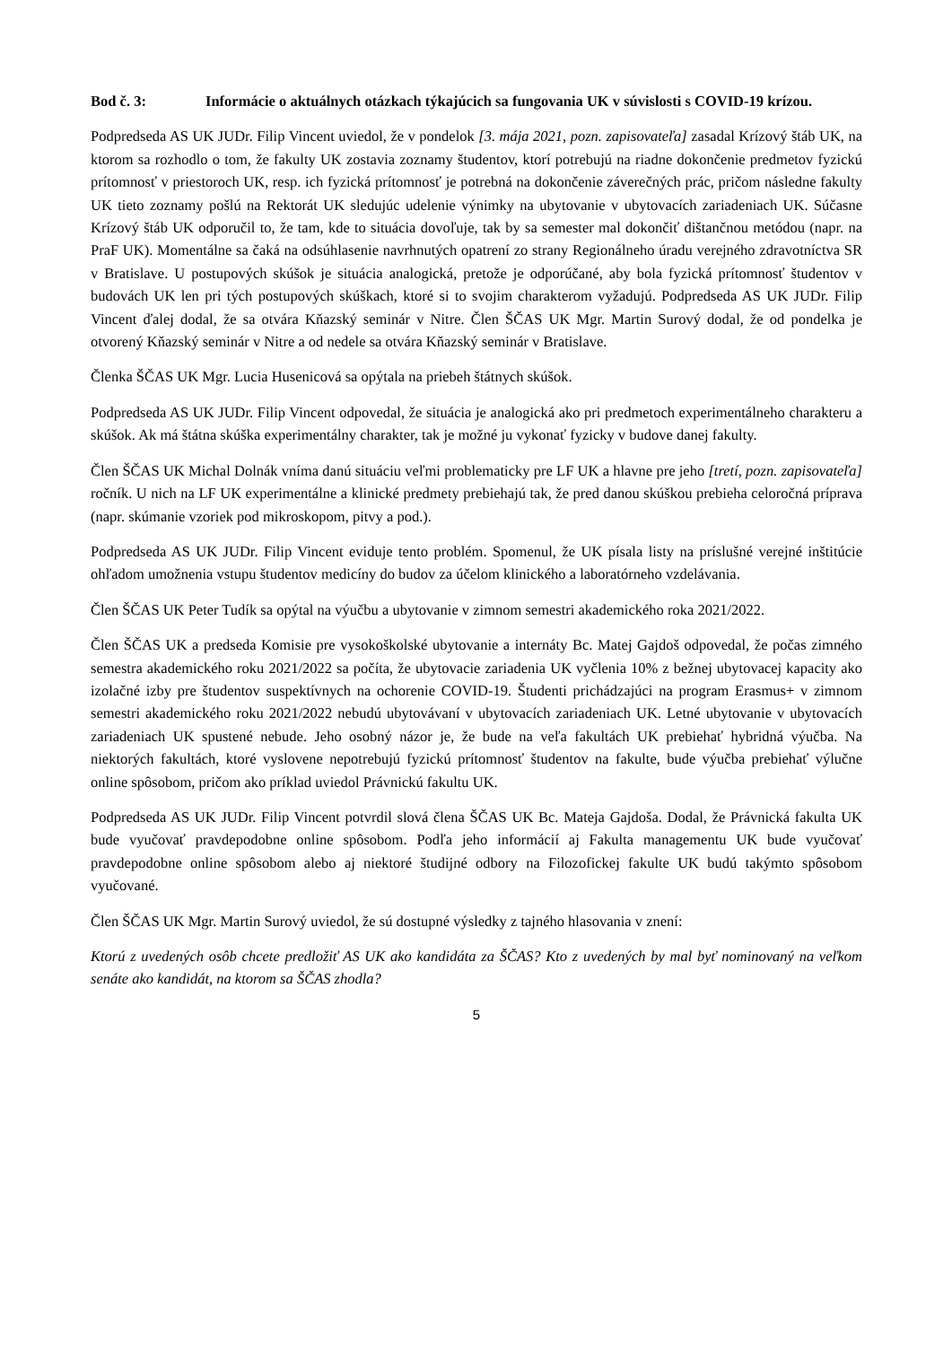Bod č. 3: Informácie o aktuálnych otázkach týkajúcich sa fungovania UK v súvislosti s COVID-19 krízou.
Podpredseda AS UK JUDr. Filip Vincent uviedol, že v pondelok [3. mája 2021, pozn. zapisovateľa] zasadal Krízový štáb UK, na ktorom sa rozhodlo o tom, že fakulty UK zostavia zoznamy študentov, ktorí potrebujú na riadne dokončenie predmetov fyzickú prítomnosť v priestoroch UK, resp. ich fyzická prítomnosť je potrebná na dokončenie záverečných prác, pričom následne fakulty UK tieto zoznamy pošlú na Rektorát UK sledujúc udelenie výnimky na ubytovanie v ubytovacích zariadeniach UK. Súčasne Krízový štáb UK odporučil to, že tam, kde to situácia dovoľuje, tak by sa semester mal dokončiť dištančnou metódou (napr. na PraF UK). Momentálne sa čaká na odsúhlasenie navrhnutých opatrení zo strany Regionálneho úradu verejného zdravotníctva SR v Bratislave. U postupových skúšok je situácia analogická, pretože je odporúčané, aby bola fyzická prítomnosť študentov v budovách UK len pri tých postupových skúškach, ktoré si to svojim charakterom vyžadujú. Podpredseda AS UK JUDr. Filip Vincent ďalej dodal, že sa otvára Kňazský seminár v Nitre. Člen ŠČAS UK Mgr. Martin Surový dodal, že od pondelka je otvorený Kňazský seminár v Nitre a od nedele sa otvára Kňazský seminár v Bratislave.
Členka ŠČAS UK Mgr. Lucia Husenicová sa opýtala na priebeh štátnych skúšok.
Podpredseda AS UK JUDr. Filip Vincent odpovedal, že situácia je analogická ako pri predmetoch experimentálneho charakteru a skúšok. Ak má štátna skúška experimentálny charakter, tak je možné ju vykonať fyzicky v budove danej fakulty.
Člen ŠČAS UK Michal Dolnák vníma danú situáciu veľmi problematicky pre LF UK a hlavne pre jeho [tretí, pozn. zapisovateľa] ročník. U nich na LF UK experimentálne a klinické predmety prebiehajú tak, že pred danou skúškou prebieha celoročná príprava (napr. skúmanie vzoriek pod mikroskopom, pitvy a pod.).
Podpredseda AS UK JUDr. Filip Vincent eviduje tento problém. Spomenul, že UK písala listy na príslušné verejné inštitúcie ohľadom umožnenia vstupu študentov medicíny do budov za účelom klinického a laboratórneho vzdelávania.
Člen ŠČAS UK Peter Tudík sa opýtal na výučbu a ubytovanie v zimnom semestri akademického roka 2021/2022.
Člen ŠČAS UK a predseda Komisie pre vysokoškolské ubytovanie a internáty Bc. Matej Gajdoš odpovedal, že počas zimného semestra akademického roku 2021/2022 sa počíta, že ubytovacie zariadenia UK vyčlenia 10% z bežnej ubytovacej kapacity ako izolačné izby pre študentov suspektívnych na ochorenie COVID-19. Študenti prichádzajúci na program Erasmus+ v zimnom semestri akademického roku 2021/2022 nebudú ubytovávaní v ubytovacích zariadeniach UK. Letné ubytovanie v ubytovacích zariadeniach UK spustené nebude. Jeho osobný názor je, že bude na veľa fakultách UK prebiehať hybridná výučba. Na niektorých fakultách, ktoré vyslovene nepotrebujú fyzickú prítomnosť študentov na fakulte, bude výučba prebiehať výlučne online spôsobom, pričom ako príklad uviedol Právnickú fakultu UK.
Podpredseda AS UK JUDr. Filip Vincent potvrdil slová člena ŠČAS UK Bc. Mateja Gajdoša. Dodal, že Právnická fakulta UK bude vyučovať pravdepodobne online spôsobom. Podľa jeho informácií aj Fakulta managementu UK bude vyučovať pravdepodobne online spôsobom alebo aj niektoré študijné odbory na Filozofickej fakulte UK budú takýmto spôsobom vyučované.
Člen ŠČAS UK Mgr. Martin Surový uviedol, že sú dostupné výsledky z tajného hlasovania v znení:
Ktorú z uvedených osôb chcete predložiť AS UK ako kandidáta za ŠČAS? Kto z uvedených by mal byť nominovaný na veľkom senáte ako kandidát, na ktorom sa ŠČAS zhodla?
5